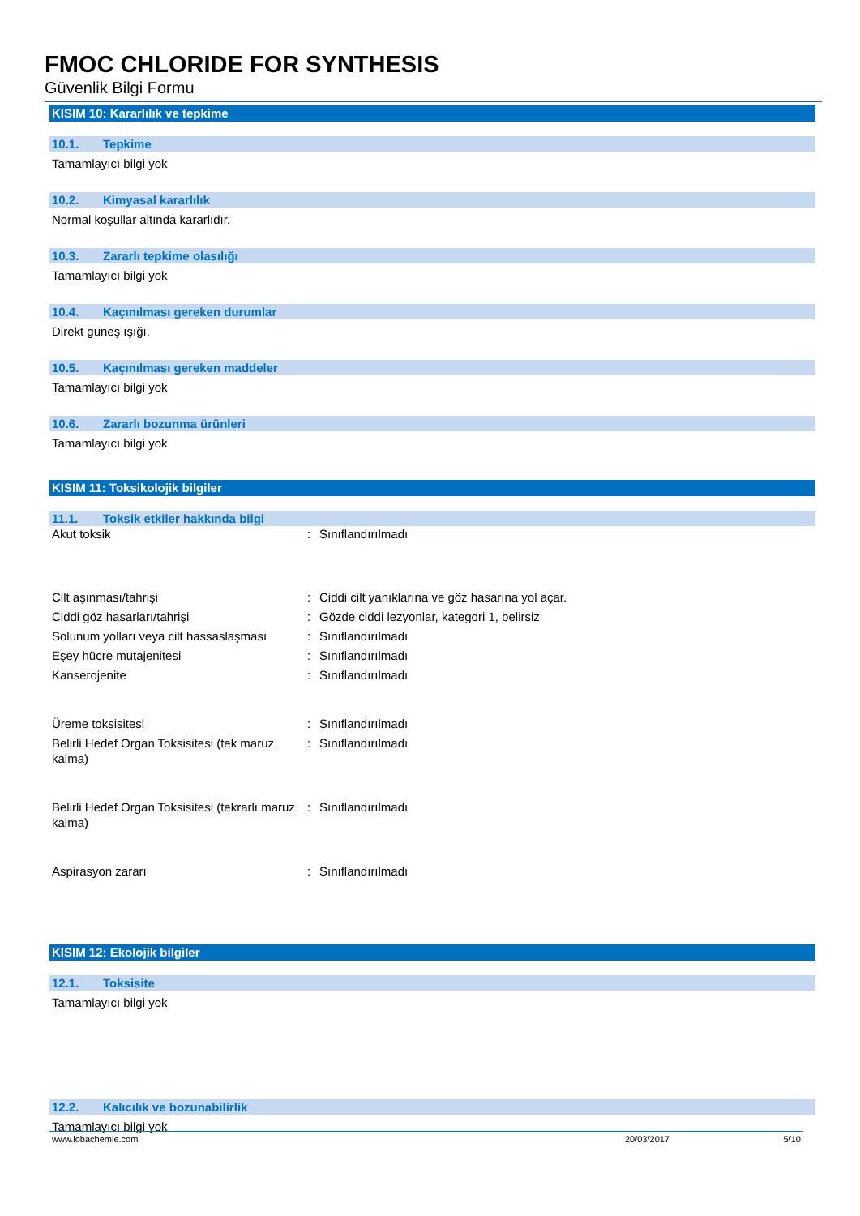FMOC CHLORIDE FOR SYNTHESIS
Güvenlik Bilgi Formu
KISIM 10: Kararlılık ve tepkime
10.1. Tepkime
Tamamlayıcı bilgi yok
10.2. Kimyasal kararlılık
Normal koşullar altında kararlıdır.
10.3. Zararlı tepkime olasılığı
Tamamlayıcı bilgi yok
10.4. Kaçınılması gereken durumlar
Direkt güneş ışığı.
10.5. Kaçınılması gereken maddeler
Tamamlayıcı bilgi yok
10.6. Zararlı bozunma ürünleri
Tamamlayıcı bilgi yok
KISIM 11: Toksikolojik bilgiler
11.1. Toksik etkiler hakkında bilgi
| Akut toksik | : | Sınıflandırılmadı |
| Cilt aşınması/tahrişi | : | Ciddi cilt yanıklarına ve göz hasarına yol açar. |
| Ciddi göz hasarları/tahrişi | : | Gözde ciddi lezyonlar, kategori 1, belirsiz |
| Solunum yolları veya cilt hassaslaşması | : | Sınıflandırılmadı |
| Eşey hücre mutajenitesi | : | Sınıflandırılmadı |
| Kanserojenite | : | Sınıflandırılmadı |
| Üreme toksisitesi | : | Sınıflandırılmadı |
| Belirli Hedef Organ Toksisitesi (tek maruz kalma) | : | Sınıflandırılmadı |
| Belirli Hedef Organ Toksisitesi (tekrarlı maruz kalma) | : | Sınıflandırılmadı |
| Aspirasyon zararı | : | Sınıflandırılmadı |
KISIM 12: Ekolojik bilgiler
12.1. Toksisite
Tamamlayıcı bilgi yok
12.2. Kalıcılık ve bozunabilirlik
Tamamlayıcı bilgi yok
www.lobachemie.com 20/03/2017 5/10